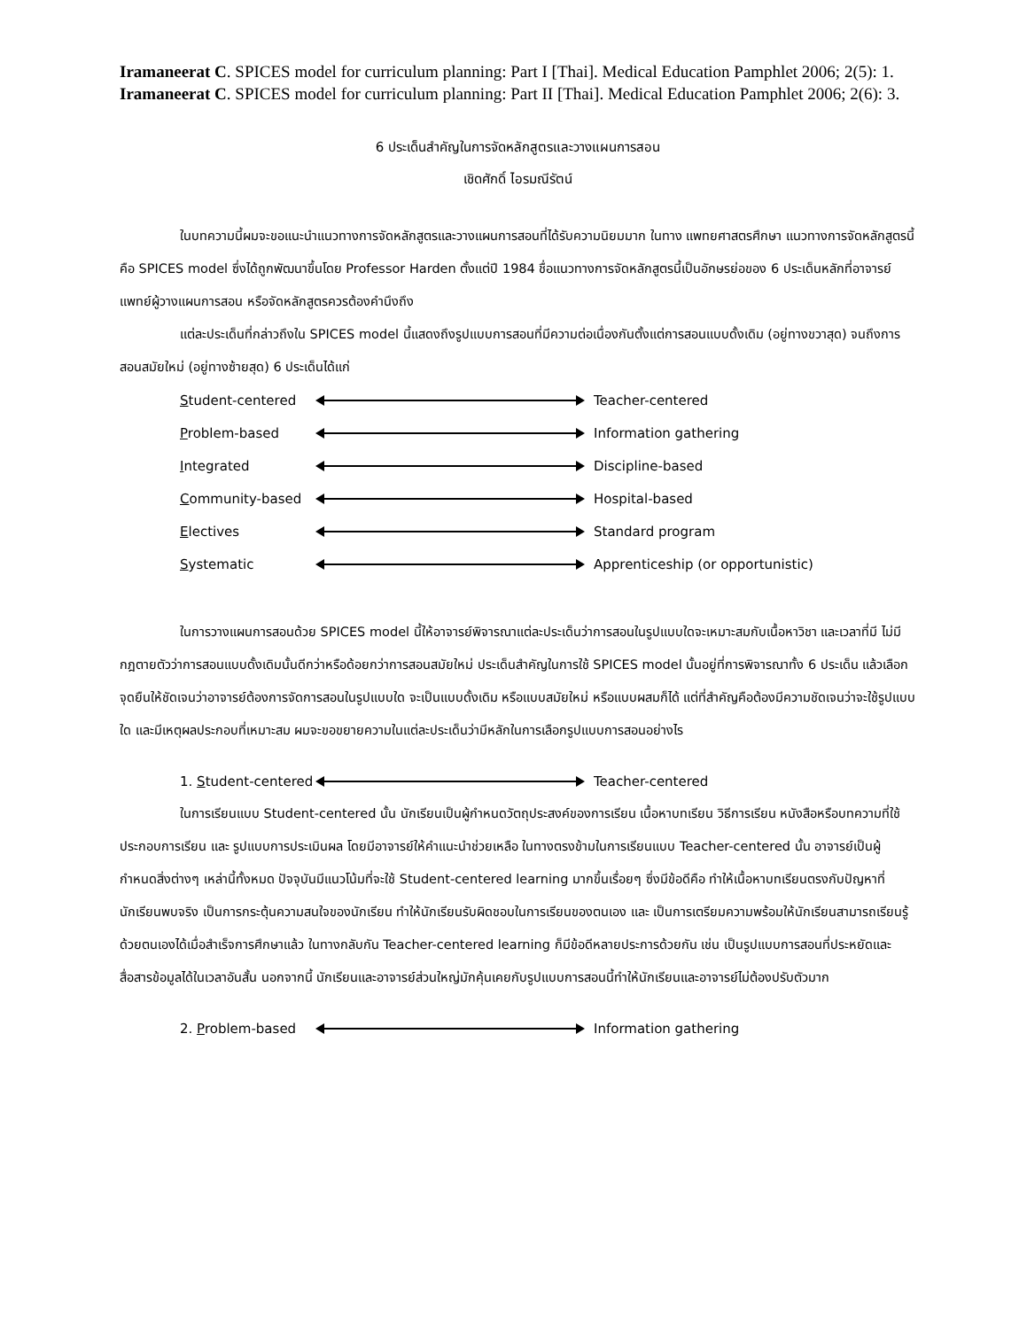Iramaneerat C. SPICES model for curriculum planning: Part I [Thai]. Medical Education Pamphlet 2006; 2(5): 1.
Iramaneerat C. SPICES model for curriculum planning: Part II [Thai]. Medical Education Pamphlet 2006; 2(6): 3.
6 ประเด็นสำคัญในการจัดหลักสูตรและวางแผนการสอน
เชิดศักดิ์ ไอรมณีรัตน์
ในบทความนี้ผมจะขอแนะนำแนวทางการจัดหลักสูตรและวางแผนการสอนที่ได้รับความนิยมมาก ในทาง แพทยศาสตรศึกษา แนวทางการจัดหลักสูตรนี้คือ SPICES model ซึ่งได้ถูกพัฒนาขึ้นโดย Professor Harden ตั้งแต่ปี 1984 ชื่อแนวทางการจัดหลักสูตรนี้เป็นอักษรย่อของ 6 ประเด็นหลักที่อาจารย์แพทย์ผู้วางแผนการสอน หรือจัดหลักสูตรควรต้องคำนึงถึง
แต่ละประเด็นที่กล่าวถึงใน SPICES model นี้แสดงถึงรูปแบบการสอนที่มีความต่อเนื่องกันตั้งแต่การสอนแบบดั้งเดิม (อยู่ทางขวาสุด) จนถึงการสอนสมัยใหม่ (อยู่ทางซ้ายสุด) 6 ประเด็นได้แก่
Student-centered Teacher-centered
Problem-based Information gathering
Integrated Discipline-based
Community-based Hospital-based
Electives Standard program
Systematic Apprenticeship (or opportunistic)
ในการวางแผนการสอนด้วย SPICES model นี้ให้อาจารย์พิจารณาแต่ละประเด็นว่าการสอนในรูปแบบใดจะเหมาะสมกับเนื้อหาวิชา และเวลาที่มี ไม่มีกฎตายตัวว่าการสอนแบบดั้งเดิมนั้นดีกว่าหรือด้อยกว่าการสอนสมัยใหม่ ประเด็นสำคัญในการใช้ SPICES model นั้นอยู่ที่การพิจารณาทั้ง 6 ประเด็น แล้วเลือกจุดยืนให้ชัดเจนว่าอาจารย์ต้องการจัดการสอนในรูปแบบใด จะเป็นแบบดั้งเดิม หรือแบบสมัยใหม่ หรือแบบผสมก็ได้ แต่ที่สำคัญคือต้องมีความชัดเจนว่าจะใช้รูปแบบใด และมีเหตุผลประกอบที่เหมาะสม ผมจะขอขยายความในแต่ละประเด็นว่ามีหลักในการเลือกรูปแบบการสอนอย่างไร
1. Student-centered Teacher-centered
ในการเรียนแบบ Student-centered นั้น นักเรียนเป็นผู้กำหนดวัตถุประสงค์ของการเรียน เนื้อหาบทเรียน วิธีการเรียน หนังสือหรือบทความที่ใช้ประกอบการเรียน และ รูปแบบการประเมินผล โดยมีอาจารย์ให้คำแนะนำช่วยเหลือ ในทางตรงข้ามในการเรียนแบบ Teacher-centered นั้น อาจารย์เป็นผู้กำหนดสิ่งต่างๆ เหล่านี้ทั้งหมด ปัจจุบันมีแนวโน้มที่จะใช้ Student-centered learning มากขึ้นเรื่อยๆ ซึ่งมีข้อดีคือ ทำให้เนื้อหาบทเรียนตรงกับปัญหาที่นักเรียนพบจริง เป็นการกระตุ้นความสนใจของนักเรียน ทำให้นักเรียนรับผิดชอบในการเรียนของตนเอง และ เป็นการเตรียมความพร้อมให้นักเรียนสามารถเรียนรู้ด้วยตนเองได้เมื่อสำเร็จการศึกษาแล้ว ในทางกลับกัน Teacher-centered learning ก็มีข้อดีหลายประการด้วยกัน เช่น เป็นรูปแบบการสอนที่ประหยัดและสื่อสารข้อมูลได้ในเวลาอันสั้น นอกจากนี้ นักเรียนและอาจารย์ส่วนใหญ่มักคุ้นเคยกับรูปแบบการสอนนี้ทำให้นักเรียนและอาจารย์ไม่ต้องปรับตัวมาก
2. Problem-based Information gathering